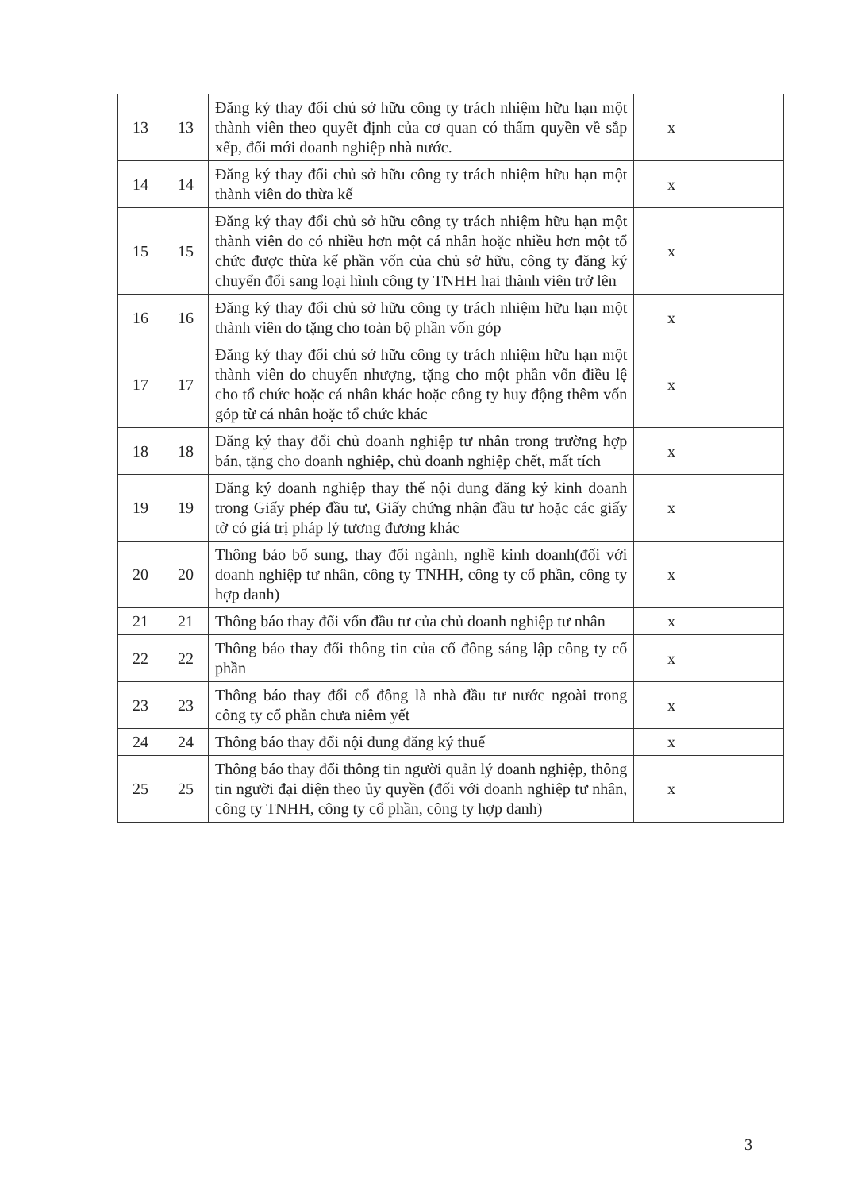| 13 | 13 | Đăng ký thay đổi chủ sở hữu công ty trách nhiệm hữu hạn một thành viên theo quyết định của cơ quan có thẩm quyền về sắp xếp, đổi mới doanh nghiệp nhà nước. | x | |
| 14 | 14 | Đăng ký thay đổi chủ sở hữu công ty trách nhiệm hữu hạn một thành viên do thừa kế | x | |
| 15 | 15 | Đăng ký thay đổi chủ sở hữu công ty trách nhiệm hữu hạn một thành viên do có nhiều hơn một cá nhân hoặc nhiều hơn một tổ chức được thừa kế phần vốn của chủ sở hữu, công ty đăng ký chuyển đổi sang loại hình công ty TNHH hai thành viên trở lên | x | |
| 16 | 16 | Đăng ký thay đổi chủ sở hữu công ty trách nhiệm hữu hạn một thành viên do tặng cho toàn bộ phần vốn góp | x | |
| 17 | 17 | Đăng ký thay đổi chủ sở hữu công ty trách nhiệm hữu hạn một thành viên do chuyển nhượng, tặng cho một phần vốn điều lệ cho tổ chức hoặc cá nhân khác hoặc công ty huy động thêm vốn góp từ cá nhân hoặc tổ chức khác | x | |
| 18 | 18 | Đăng ký thay đổi chủ doanh nghiệp tư nhân trong trường hợp bán, tặng cho doanh nghiệp, chủ doanh nghiệp chết, mất tích | x | |
| 19 | 19 | Đăng ký doanh nghiệp thay thế nội dung đăng ký kinh doanh trong Giấy phép đầu tư, Giấy chứng nhận đầu tư hoặc các giấy tờ có giá trị pháp lý tương đương khác | x | |
| 20 | 20 | Thông báo bổ sung, thay đổi ngành, nghề kinh doanh(đối với doanh nghiệp tư nhân, công ty TNHH, công ty cổ phần, công ty hợp danh) | x | |
| 21 | 21 | Thông báo thay đổi vốn đầu tư của chủ doanh nghiệp tư nhân | x | |
| 22 | 22 | Thông báo thay đổi thông tin của cổ đông sáng lập công ty cổ phần | x | |
| 23 | 23 | Thông báo thay đổi cổ đông là nhà đầu tư nước ngoài trong công ty cổ phần chưa niêm yết | x | |
| 24 | 24 | Thông báo thay đổi nội dung đăng ký thuế | x | |
| 25 | 25 | Thông báo thay đổi thông tin người quản lý doanh nghiệp, thông tin người đại diện theo ủy quyền (đối với doanh nghiệp tư nhân, công ty TNHH, công ty cổ phần, công ty hợp danh) | x | |
3